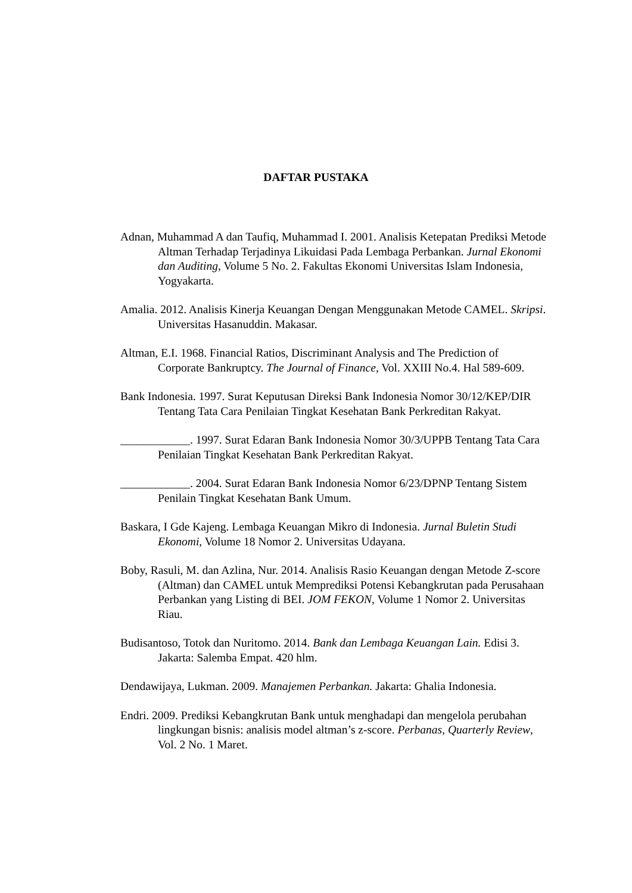DAFTAR PUSTAKA
Adnan, Muhammad A dan Taufiq, Muhammad I. 2001. Analisis Ketepatan Prediksi Metode Altman Terhadap Terjadinya Likuidasi Pada Lembaga Perbankan. Jurnal Ekonomi dan Auditing, Volume 5 No. 2. Fakultas Ekonomi Universitas Islam Indonesia, Yogyakarta.
Amalia. 2012. Analisis Kinerja Keuangan Dengan Menggunakan Metode CAMEL. Skripsi. Universitas Hasanuddin. Makasar.
Altman, E.I. 1968. Financial Ratios, Discriminant Analysis and The Prediction of Corporate Bankruptcy. The Journal of Finance, Vol. XXIII No.4. Hal 589-609.
Bank Indonesia. 1997. Surat Keputusan Direksi Bank Indonesia Nomor 30/12/KEP/DIR Tentang Tata Cara Penilaian Tingkat Kesehatan Bank Perkreditan Rakyat.
____________. 1997. Surat Edaran Bank Indonesia Nomor 30/3/UPPB Tentang Tata Cara Penilaian Tingkat Kesehatan Bank Perkreditan Rakyat.
____________. 2004. Surat Edaran Bank Indonesia Nomor 6/23/DPNP Tentang Sistem Penilain Tingkat Kesehatan Bank Umum.
Baskara, I Gde Kajeng. Lembaga Keuangan Mikro di Indonesia. Jurnal Buletin Studi Ekonomi, Volume 18 Nomor 2. Universitas Udayana.
Boby, Rasuli, M. dan Azlina, Nur. 2014. Analisis Rasio Keuangan dengan Metode Z-score (Altman) dan CAMEL untuk Memprediksi Potensi Kebangkrutan pada Perusahaan Perbankan yang Listing di BEI. JOM FEKON, Volume 1 Nomor 2. Universitas Riau.
Budisantoso, Totok dan Nuritomo. 2014. Bank dan Lembaga Keuangan Lain. Edisi 3. Jakarta: Salemba Empat. 420 hlm.
Dendawijaya, Lukman. 2009. Manajemen Perbankan. Jakarta: Ghalia Indonesia.
Endri. 2009. Prediksi Kebangkrutan Bank untuk menghadapi dan mengelola perubahan lingkungan bisnis: analisis model altman’s z-score. Perbanas, Quarterly Review, Vol. 2 No. 1 Maret.